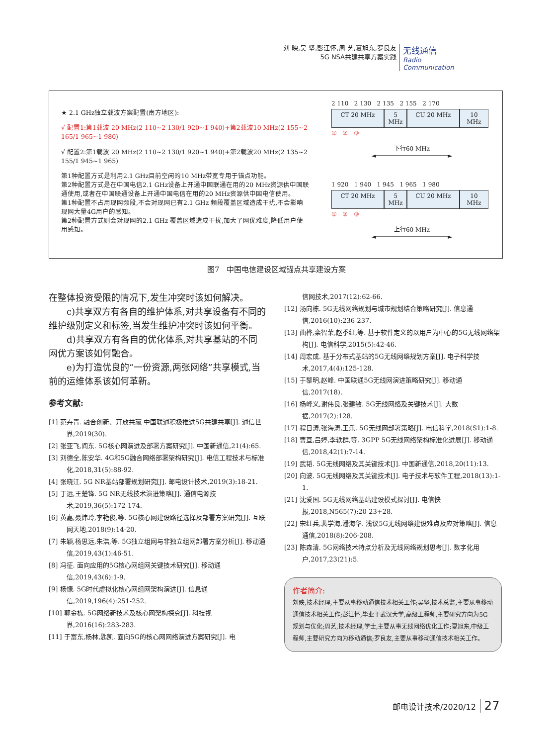刘 映,吴 坚,彭江怀,周 艺,夏旭东,罗良友
5G NSA共建共享方案实践
无线通信
Radio Communication
★ 2.1 GHz独立载波方案配置(南方地区):
√ 配置1:第1载波 20 MHz(2 110~2 130/1 920~1 940)+第2载波10 MHz(2 155~2 165/1 965~1 980)
√ 配置2:第1载波 20 MHz(2 110~2 130/1 920~1 940)+第2载波20 MHz(2 135~2 155/1 945~1 965)
第1种配置方式是利用2.1 GHz目前空闲的10 MHz带宽专用于锚点功能。
第2种配置方式是在中国电信2.1 GHz设备上开通中国联通在用的20 MHz资源供中国联通使用,或者在中国联通设备上开通中国电信在用的20 MHz资源供中国电信使用。
第1种配置不占用现网频段,不会对现网已有2.1 GHz 频段覆盖区域造成干扰,不会影响现网大量4G用户的感知。
第2种配置方式则会对现网的2.1 GHz 覆盖区域造成干扰,加大了网优难度,降低用户使用感知。
2 110 2 130 2 135 2 155 2 170
CT 20 MHz 5 MHz CU 20 MHz 10 MHz
① ② ③
下行60 MHz
◄────────────────────►
1 920 1 940 1 945 1 965 1 980
CT 20 MHz 5 MHz CU 20 MHz 10 MHz
① ② ③
上行60 MHz
◄────────────────────►
图7 中国电信建设区域锚点共享建设方案
在整体投资受限的情况下,发生冲突时该如何解决。
  c)共享双方有各自的维护体系,对共享设备有不同的维护级别定义和标签,当发生维护冲突时该如何平衡。
  d)共享双方有各自的优化体系,对共享基站的不同网优方案该如何融合。
  e)为打造优良的“一份资源,两张网络”共享模式,当前的运维体系该如何革新。
参考文献:
[1] 范卉青. 融合创新、开放共赢 中国联通积极推进5G共建共享[J]. 通信世界,2019(30).
[2] 张亚飞,阎东. 5G核心网演进及部署方案研究[J]. 中国新通信,21(4):65.
[3] 刘德全,陈安华. 4G和5G融合网络部署架构研究[J]. 电信工程技术与标准化,2018,31(5):88-92.
[4] 张晓江. 5G NR基站部署规划研究[J]. 邮电设计技术,2019(3):18-21.
[5] 丁远,王楚锋. 5G NR无线技术演进策略[J]. 通信电源技术,2019,36(5):172-174.
[6] 黄嘉,聂炜玲,李艳俊,等. 5G核心网建设路径选择及部署方案研究[J]. 互联网天地,2018(9):14-20.
[7] 朱颖,杨思远,朱浩,等. 5G独立组网与非独立组网部署方案分析[J]. 移动通信,2019,43(1):46-51.
[8] 冯征. 面向应用的5G核心网组网关键技术研究[J]. 移动通信,2019,43(6):1-9.
[9] 杨慷. 5G时代虚拟化核心网组网架构演进[J]. 信息通信,2019,196(4):251-252.
[10] 郭金栋. 5G网络新技术及核心网架构探究[J]. 科技视界,2016(16):283-283.
[11] 于富东,杨林,匙凯. 面向5G的核心网网络演进方案研究[J]. 电
信网技术,2017(12):62-66.
[12] 汤向栋. 5G无线网络规划与城市规划结合策略研究[J]. 信息通信,2016(10):236-237.
[13] 曲桦,栾智荣,赵季红,等. 基于软件定义的以用户为中心的5G无线网络架构[J]. 电信科学,2015(5):42-46.
[14] 周宏成. 基于分布式基站的5G无线网络规划方案[J]. 电子科学技术,2017,4(4):125-128.
[15] 于黎明,赵峰. 中国联通5G无线网演进策略研究[J]. 移动通信,2017(18).
[16] 杨峰义,谢伟良,张建敏. 5G无线网络及关键技术[J]. 大数据,2017(2):128.
[17] 程日涛,张海涛,王乐. 5G无线网部署策略[J]. 电信科学,2018(S1):1-8.
[18] 曹亘,吕婷,李轶群,等. 3GPP 5G无线网络架构标准化进展[J]. 移动通信,2018,42(1):7-14.
[19] 武韬. 5G无线网络及其关键技术[J]. 中国新通信,2018,20(11):13.
[20] 向波. 5G无线网络及其关键技术[J]. 电子技术与软件工程,2018(13):1-1.
[21] 沈爱国. 5G无线网络基站建设模式探讨[J]. 电信快报,2018,N565(7):20-23+28.
[22] 宋红兵,裴学海,潘海华. 浅议5G无线网络建设难点及应对策略[J]. 信息通信,2018(8):206-208.
[23] 陈森清. 5G网络技术特点分析及无线网络规划思考[J]. 数字化用户,2017,23(21):5.
作者简介:
刘映,技术经理,主要从事移动通信技术相关工作;吴坚,技术总监,主要从事移动通信技术相关工作;彭江怀,毕业于武汉大学,高级工程师,主要研究方向为5G规划与优化;周艺,技术经理,学士,主要从事无线网络优化工作;夏旭东,中级工程师,主要研究方向为移动通信;罗良友,主要从事移动通信技术相关工作。
邮电设计技术/2020/12 27